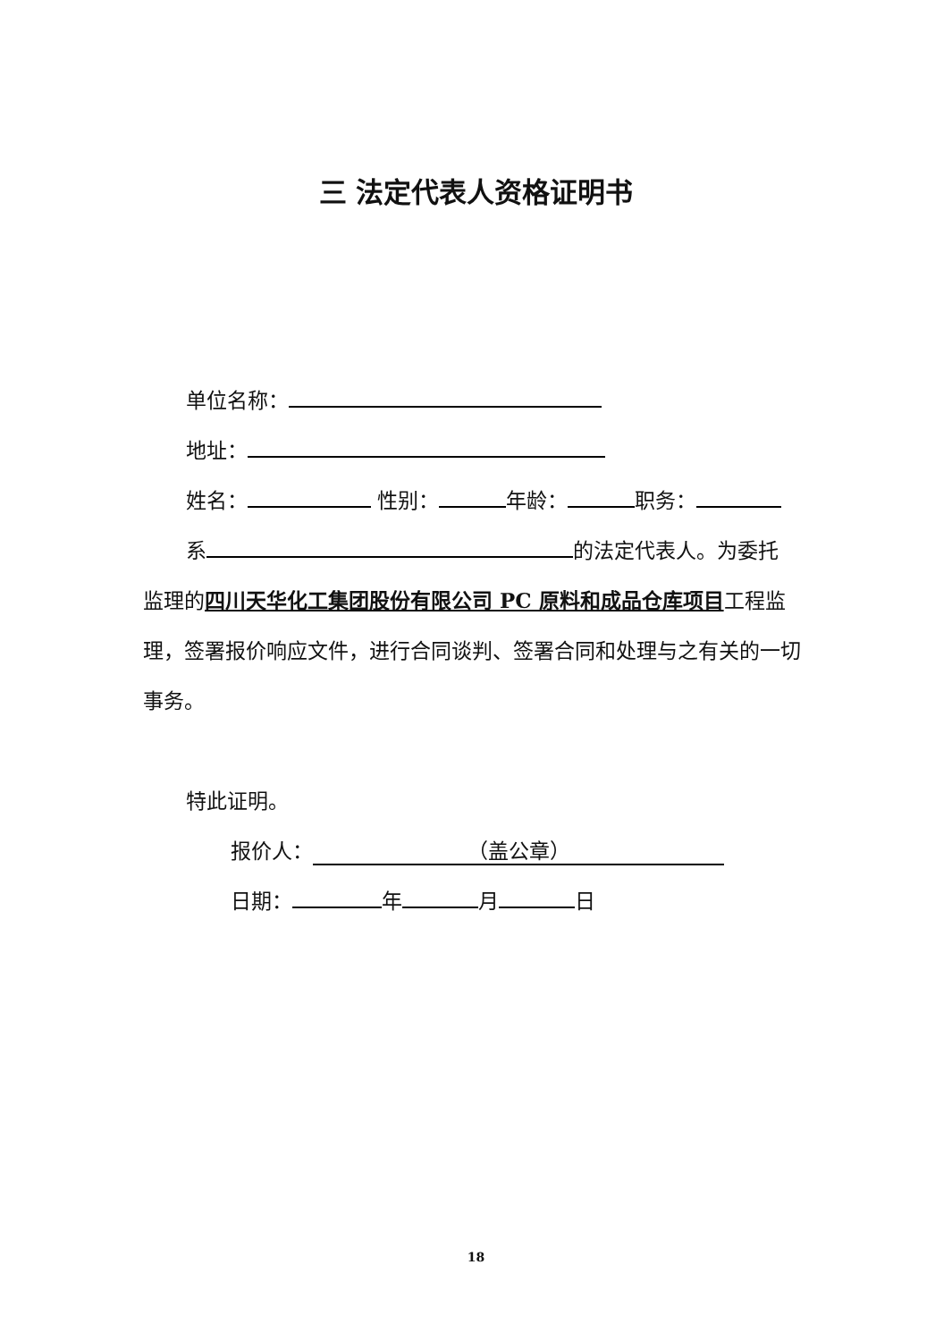三 法定代表人资格证明书
单位名称：
地址：
姓名： 性别： 年龄： 职务：
系 的法定代表人。为委托
监理的四川天华化工集团股份有限公司 PC 原料和成品仓库项目工程监理，签署报价响应文件，进行合同谈判、签署合同和处理与之有关的一切事务。
特此证明。
报价人： （盖公章）
日期： 年 月 日
18